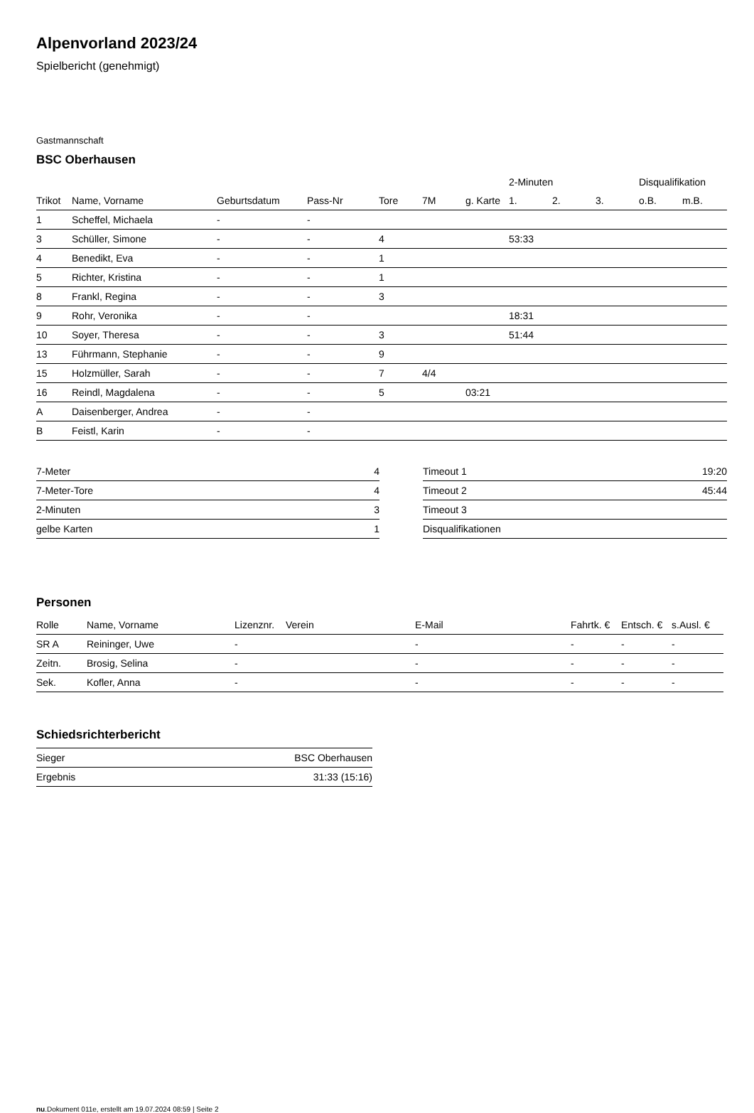Alpenvorland 2023/24
Spielbericht (genehmigt)
Gastmannschaft
BSC Oberhausen
| | | | | | | | 2-Minuten | | | Disqualifikation | |
| --- | --- | --- | --- | --- | --- | --- | --- | --- | --- | --- | --- |
| Trikot | Name, Vorname | Geburtsdatum | Pass-Nr | Tore | 7M | g. Karte | 1. | 2. | 3. | o.B. | m.B. |
| 1 | Scheffel, Michaela | - | - | | | | | | | | |
| 3 | Schüller, Simone | - | - | 4 | | | 53:33 | | | | |
| 4 | Benedikt, Eva | - | - | 1 | | | | | | | |
| 5 | Richter, Kristina | - | - | 1 | | | | | | | |
| 8 | Frankl, Regina | - | - | 3 | | | | | | | |
| 9 | Rohr, Veronika | - | - | | | | 18:31 | | | | |
| 10 | Soyer, Theresa | - | - | 3 | | | 51:44 | | | | |
| 13 | Führmann, Stephanie | - | - | 9 | | | | | | | |
| 15 | Holzmüller, Sarah | - | - | 7 | 4/4 | | | | | | |
| 16 | Reindl, Magdalena | - | - | 5 | | 03:21 | | | | | |
| A | Daisenberger, Andrea | - | - | | | | | | | | |
| B | Feistl, Karin | - | - | | | | | | | | |
| 7-Meter | 4 |
| 7-Meter-Tore | 4 |
| 2-Minuten | 3 |
| gelbe Karten | 1 |
| Timeout 1 | 19:20 |
| Timeout 2 | 45:44 |
| Timeout 3 | |
| Disqualifikationen | |
Personen
| Rolle | Name, Vorname | Lizenznr. | Verein | E-Mail | Fahrtk. € | Entsch. € | s.Ausl. € |
| --- | --- | --- | --- | --- | --- | --- | --- |
| SR A | Reininger, Uwe | - | | - | - | - | - |
| Zeitn. | Brosig, Selina | - | | - | - | - | - |
| Sek. | Kofler, Anna | - | | - | - | - | - |
Schiedsrichterbericht
| Sieger | BSC Oberhausen |
| Ergebnis | 31:33 (15:16) |
nu.Dokument 011e, erstellt am 19.07.2024 08:59 | Seite 2